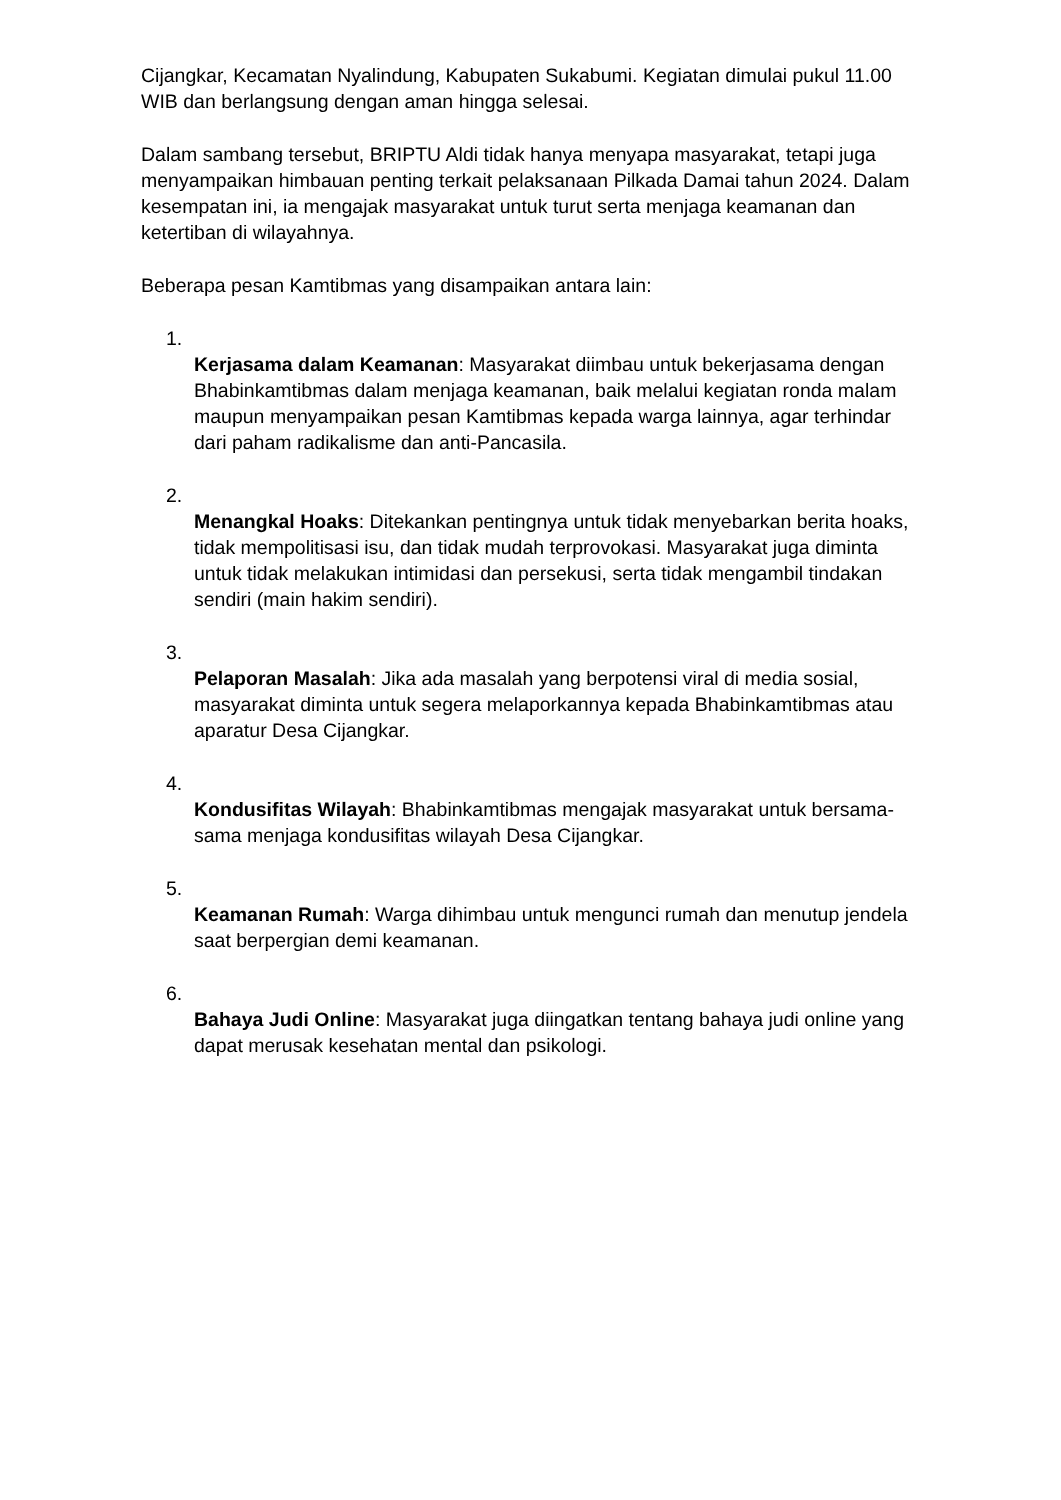Cijangkar, Kecamatan Nyalindung, Kabupaten Sukabumi. Kegiatan dimulai pukul 11.00 WIB dan berlangsung dengan aman hingga selesai.
Dalam sambang tersebut, BRIPTU Aldi tidak hanya menyapa masyarakat, tetapi juga menyampaikan himbauan penting terkait pelaksanaan Pilkada Damai tahun 2024. Dalam kesempatan ini, ia mengajak masyarakat untuk turut serta menjaga keamanan dan ketertiban di wilayahnya.
Beberapa pesan Kamtibmas yang disampaikan antara lain:
1.
Kerjasama dalam Keamanan: Masyarakat diimbau untuk bekerjasama dengan Bhabinkamtibmas dalam menjaga keamanan, baik melalui kegiatan ronda malam maupun menyampaikan pesan Kamtibmas kepada warga lainnya, agar terhindar dari paham radikalisme dan anti-Pancasila.
2.
Menangkal Hoaks: Ditekankan pentingnya untuk tidak menyebarkan berita hoaks, tidak mempolitisasi isu, dan tidak mudah terprovokasi. Masyarakat juga diminta untuk tidak melakukan intimidasi dan persekusi, serta tidak mengambil tindakan sendiri (main hakim sendiri).
3.
Pelaporan Masalah: Jika ada masalah yang berpotensi viral di media sosial, masyarakat diminta untuk segera melaporkannya kepada Bhabinkamtibmas atau aparatur Desa Cijangkar.
4.
Kondusifitas Wilayah: Bhabinkamtibmas mengajak masyarakat untuk bersama-sama menjaga kondusifitas wilayah Desa Cijangkar.
5.
Keamanan Rumah: Warga dihimbau untuk mengunci rumah dan menutup jendela saat berpergian demi keamanan.
6.
Bahaya Judi Online: Masyarakat juga diingatkan tentang bahaya judi online yang dapat merusak kesehatan mental dan psikologi.